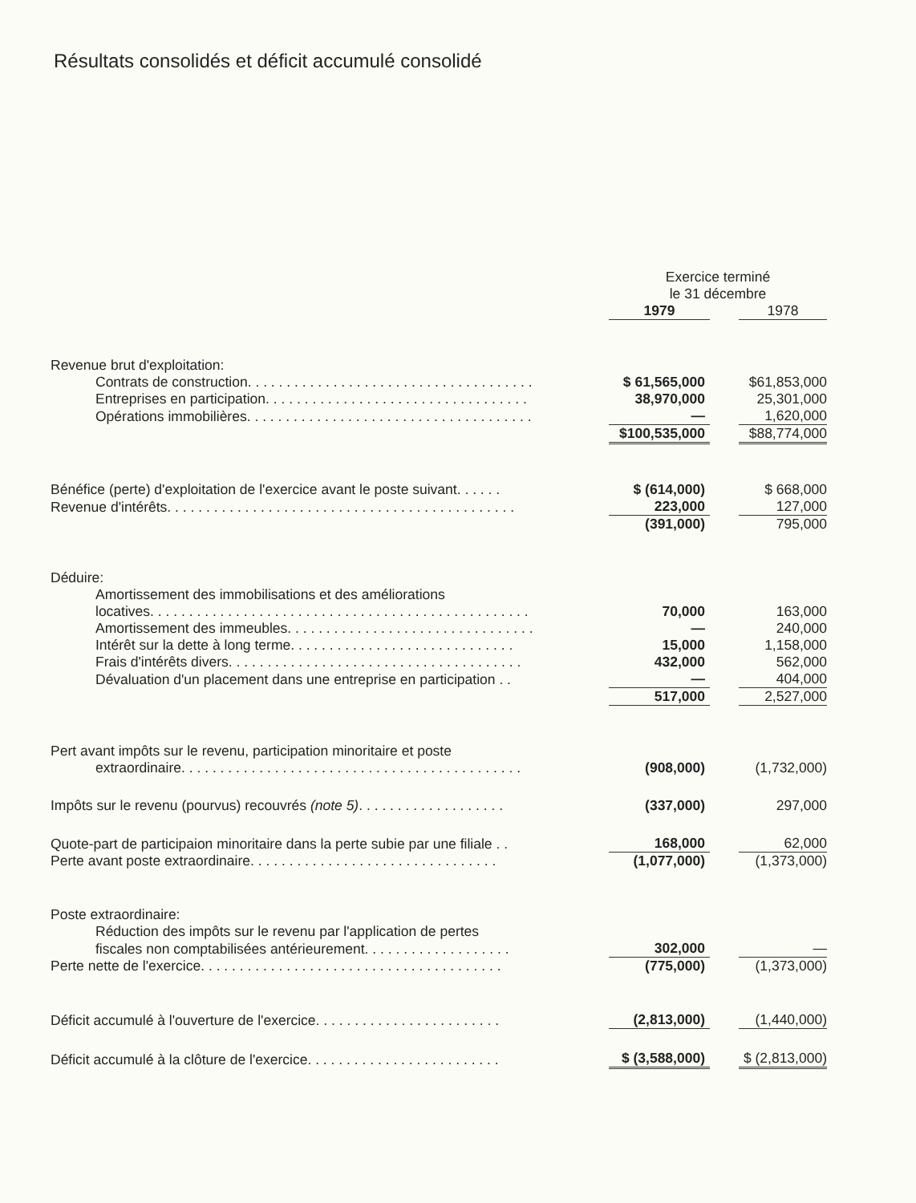Résultats consolidés et déficit accumulé consolidé
| | Exercice terminé le 31 décembre | | |
| | 1979 | | 1978 |
| Revenue brut d'exploitation: | | | |
| Contrats de construction. . . . . . . . . . . . . . . . . . . . . . . . . . . . . . . . . . . . . | $ 61,565,000 | | $61,853,000 |
| Entreprises en participation. . . . . . . . . . . . . . . . . . . . . . . . . . . . . . . . . . | 38,970,000 | | 25,301,000 |
| Opérations immobilières. . . . . . . . . . . . . . . . . . . . . . . . . . . . . . . . . . . . . | — | | 1,620,000 |
| | $100,535,000 | | $88,774,000 |
| Bénéfice (perte) d'exploitation de l'exercice avant le poste suivant. . . . . . | $ (614,000) | | $ 668,000 |
| Revenue d'intérêts. . . . . . . . . . . . . . . . . . . . . . . . . . . . . . . . . . . . . . . . . . . . . | 223,000 | | 127,000 |
| | (391,000) | | 795,000 |
| Déduire: | | | |
| Amortissement des immobilisations et des améliorations | | | |
| locatives. . . . . . . . . . . . . . . . . . . . . . . . . . . . . . . . . . . . . . . . . . . . . . . . . | 70,000 | | 163,000 |
| Amortissement des immeubles. . . . . . . . . . . . . . . . . . . . . . . . . . . . . . . . | — | | 240,000 |
| Intérêt sur la dette à long terme. . . . . . . . . . . . . . . . . . . . . . . . . . . . . | 15,000 | | 1,158,000 |
| Frais d'intérêts divers. . . . . . . . . . . . . . . . . . . . . . . . . . . . . . . . . . . . . . | 432,000 | | 562,000 |
| Dévaluation d'un placement dans une entreprise en participation . . | — | | 404,000 |
| | 517,000 | | 2,527,000 |
| Pert avant impôts sur le revenu, participation minoritaire et poste | | | |
| extraordinaire. . . . . . . . . . . . . . . . . . . . . . . . . . . . . . . . . . . . . . . . . . . . | (908,000) | | (1,732,000) |
| Impôts sur le revenu (pourvus) recouvrés (note 5) . . . . . . . . . . . . . . . . . . . | (337,000) | | 297,000 |
| Quote-part de participaion minoritaire dans la perte subie par une filiale . . | 168,000 | | 62,000 |
| Perte avant poste extraordinaire. . . . . . . . . . . . . . . . . . . . . . . . . . . . . . . . | (1,077,000) | | (1,373,000) |
| Poste extraordinaire: | | | |
| Réduction des impôts sur le revenu par l'application de pertes | | | |
| fiscales non comptabilisées antérieurement. . . . . . . . . . . . . . . . . . . | 302,000 | | — |
| Perte nette de l'exercice. . . . . . . . . . . . . . . . . . . . . . . . . . . . . . . . . . . . . . . | (775,000) | | (1,373,000) |
| Déficit accumulé à l'ouverture de l'exercice. . . . . . . . . . . . . . . . . . . . . . . . | (2,813,000) | | (1,440,000) |
| Déficit accumulé à la clôture de l'exercice. . . . . . . . . . . . . . . . . . . . . . . . . | $ (3,588,000) | | $ (2,813,000) |